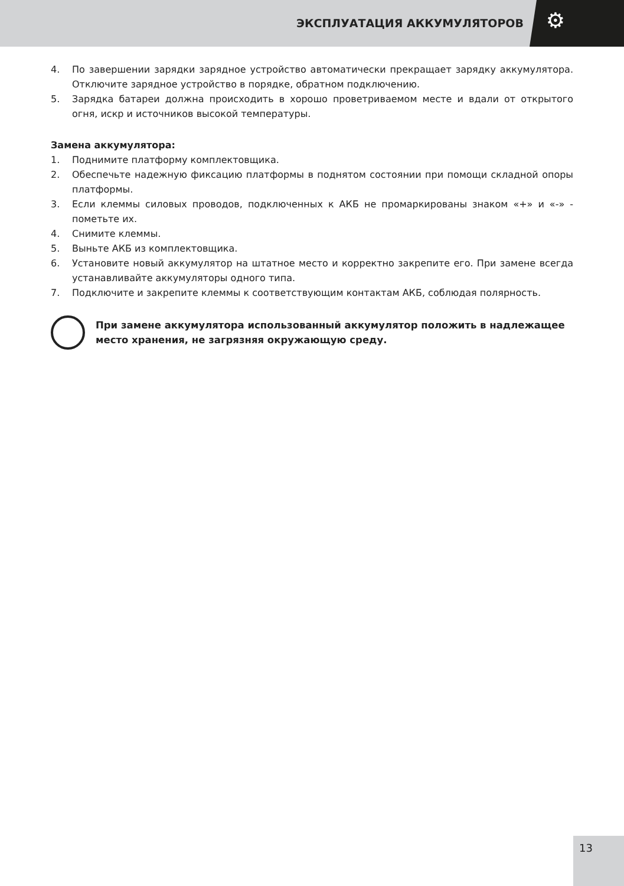ЭКСПЛУАТАЦИЯ АККУМУЛЯТОРОВ ⚙
4. По завершении зарядки зарядное устройство автоматически прекращает зарядку аккумулятора. Отключите зарядное устройство в порядке, обратном подключению.
5. Зарядка батареи должна происходить в хорошо проветриваемом месте и вдали от открытого огня, искр и источников высокой температуры.
Замена аккумулятора:
1. Поднимите платформу комплектовщика.
2. Обеспечьте надежную фиксацию платформы в поднятом состоянии при помощи складной опоры платформы.
3. Если клеммы силовых проводов, подключенных к АКБ не промаркированы знаком «+» и «-» - пометьте их.
4. Снимите клеммы.
5. Выньте АКБ из комплектовщика.
6. Установите новый аккумулятор на штатное место и корректно закрепите его. При замене всегда устанавливайте аккумуляторы одного типа.
7. Подключите и закрепите клеммы к соответствующим контактам АКБ, соблюдая полярность.
При замене аккумулятора использованный аккумулятор положить в надлежащее место хранения, не загрязняя окружающую среду.
13